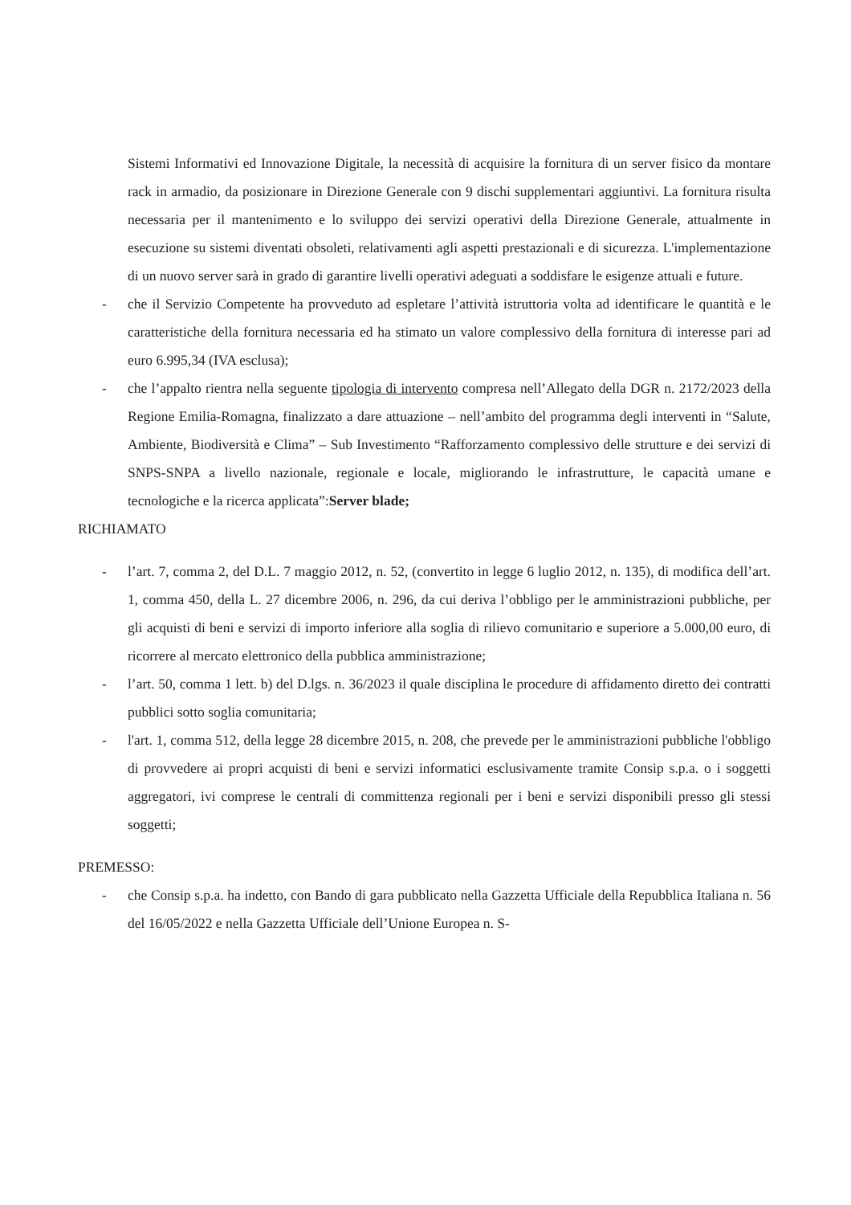Sistemi Informativi ed Innovazione Digitale, la necessità di acquisire la fornitura di un server fisico da montare rack in armadio, da posizionare in Direzione Generale con 9 dischi supplementari aggiuntivi. La fornitura risulta necessaria per il mantenimento e lo sviluppo dei servizi operativi della Direzione Generale, attualmente in esecuzione su sistemi diventati obsoleti, relativamenti agli aspetti prestazionali e di sicurezza. L'implementazione di un nuovo server sarà in grado di garantire livelli operativi adeguati a soddisfare le esigenze attuali e future.
- che il Servizio Competente ha provveduto ad espletare l’attività istruttoria volta ad identificare le quantità e le caratteristiche della fornitura necessaria ed ha stimato un valore complessivo della fornitura di interesse pari ad euro 6.995,34 (IVA esclusa);
- che l’appalto rientra nella seguente tipologia di intervento compresa nell’Allegato della DGR n. 2172/2023 della Regione Emilia-Romagna, finalizzato a dare attuazione – nell’ambito del programma degli interventi in “Salute, Ambiente, Biodiversità e Clima” – Sub Investimento “Rafforzamento complessivo delle strutture e dei servizi di SNPS-SNPA a livello nazionale, regionale e locale, migliorando le infrastrutture, le capacità umane e tecnologiche e la ricerca applicata”:Server blade;
RICHIAMATO
- l’art. 7, comma 2, del D.L. 7 maggio 2012, n. 52, (convertito in legge 6 luglio 2012, n. 135), di modifica dell’art. 1, comma 450, della L. 27 dicembre 2006, n. 296, da cui deriva l’obbligo per le amministrazioni pubbliche, per gli acquisti di beni e servizi di importo inferiore alla soglia di rilievo comunitario e superiore a 5.000,00 euro, di ricorrere al mercato elettronico della pubblica amministrazione;
- l’art. 50, comma 1 lett. b) del D.lgs. n. 36/2023 il quale disciplina le procedure di affidamento diretto dei contratti pubblici sotto soglia comunitaria;
- l'art. 1, comma 512, della legge 28 dicembre 2015, n. 208, che prevede per le amministrazioni pubbliche l'obbligo di provvedere ai propri acquisti di beni e servizi informatici esclusivamente tramite Consip s.p.a. o i soggetti aggregatori, ivi comprese le centrali di committenza regionali per i beni e servizi disponibili presso gli stessi soggetti;
PREMESSO:
- che Consip s.p.a. ha indetto, con Bando di gara pubblicato nella Gazzetta Ufficiale della Repubblica Italiana n. 56 del 16/05/2022 e nella Gazzetta Ufficiale dell’Unione Europea n. S-